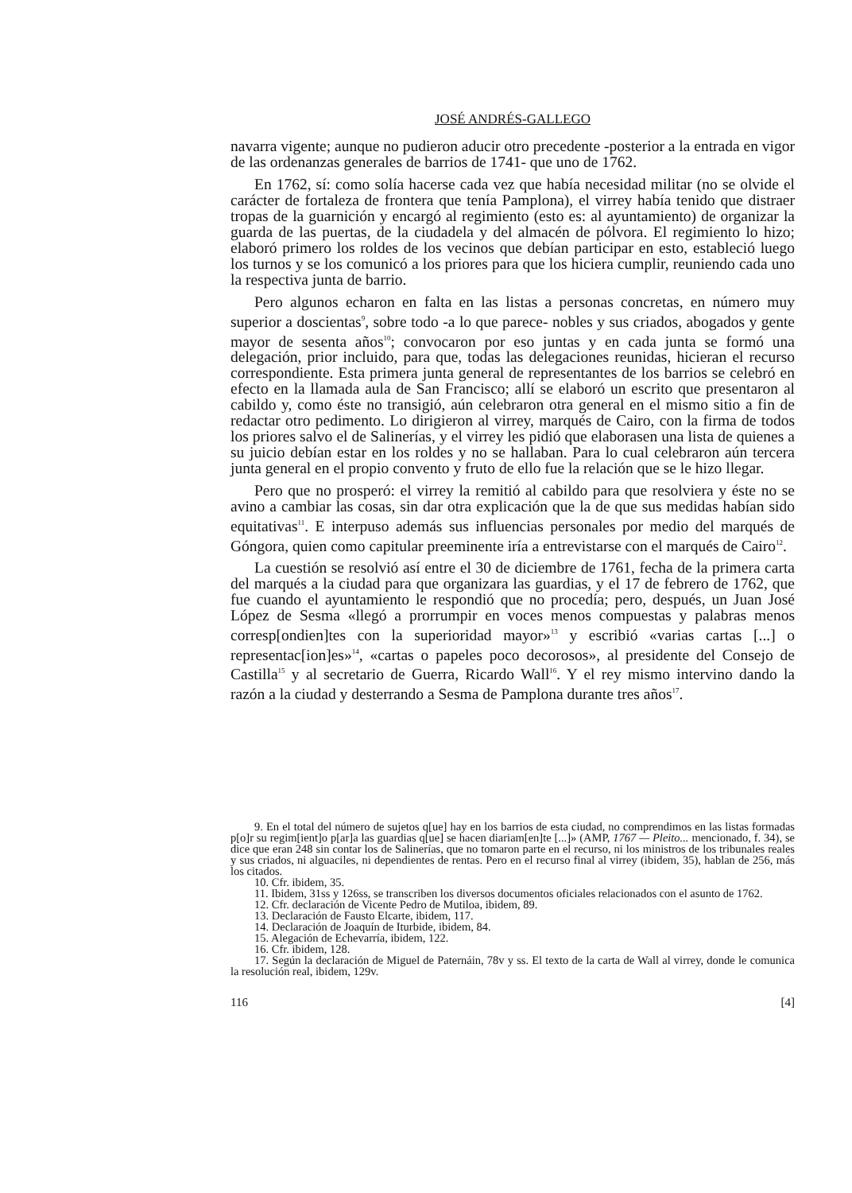JOSÉ ANDRÉS-GALLEGO
navarra vigente; aunque no pudieron aducir otro precedente -posterior a la entrada en vigor de las ordenanzas generales de barrios de 1741- que uno de 1762.
En 1762, sí: como solía hacerse cada vez que había necesidad militar (no se olvide el carácter de fortaleza de frontera que tenía Pamplona), el virrey había tenido que distraer tropas de la guarnición y encargó al regimiento (esto es: al ayuntamiento) de organizar la guarda de las puertas, de la ciudadela y del almacén de pólvora. El regimiento lo hizo; elaboró primero los roldes de los vecinos que debían participar en esto, estableció luego los turnos y se los comunicó a los priores para que los hiciera cumplir, reuniendo cada uno la respectiva junta de barrio.
Pero algunos echaron en falta en las listas a personas concretas, en número muy superior a doscientas<sup>9</sup>, sobre todo -a lo que parece- nobles y sus criados, abogados y gente mayor de sesenta años<sup>10</sup>; convocaron por eso juntas y en cada junta se formó una delegación, prior incluido, para que, todas las delegaciones reunidas, hicieran el recurso correspondiente. Esta primera junta general de representantes de los barrios se celebró en efecto en la llamada aula de San Francisco; allí se elaboró un escrito que presentaron al cabildo y, como éste no transigió, aún celebraron otra general en el mismo sitio a fin de redactar otro pedimento. Lo dirigieron al virrey, marqués de Cairo, con la firma de todos los priores salvo el de Salinerías, y el virrey les pidió que elaborasen una lista de quienes a su juicio debían estar en los roldes y no se hallaban. Para lo cual celebraron aún tercera junta general en el propio convento y fruto de ello fue la relación que se le hizo llegar.
Pero que no prosperó: el virrey la remitió al cabildo para que resolviera y éste no se avino a cambiar las cosas, sin dar otra explicación que la de que sus medidas habían sido equitativas<sup>11</sup>. E interpuso además sus influencias personales por medio del marqués de Góngora, quien como capitular preeminente iría a entrevistarse con el marqués de Cairo<sup>12</sup>.
La cuestión se resolvió así entre el 30 de diciembre de 1761, fecha de la primera carta del marqués a la ciudad para que organizara las guardias, y el 17 de febrero de 1762, que fue cuando el ayuntamiento le respondió que no procedía; pero, después, un Juan José López de Sesma «llegó a prorrumpir en voces menos compuestas y palabras menos corresp[ondien]tes con la superioridad mayor»<sup>13</sup> y escribió «varias cartas [...] o representac[ion]es»<sup>14</sup>, «cartas o papeles poco decorosos», al presidente del Consejo de Castilla<sup>15</sup> y al secretario de Guerra, Ricardo Wall<sup>16</sup>. Y el rey mismo intervino dando la razón a la ciudad y desterrando a Sesma de Pamplona durante tres años<sup>17</sup>.
9. En el total del número de sujetos q[ue] hay en los barrios de esta ciudad, no comprendimos en las listas formadas p[o]r su regim[ient]o p[ar]a las guardias q[ue] se hacen diariam[en]te [...]» (AMP, 1767 — Pleito... mencionado, f. 34), se dice que eran 248 sin contar los de Salinerías, que no tomaron parte en el recurso, ni los ministros de los tribunales reales y sus criados, ni alguaciles, ni dependientes de rentas. Pero en el recurso final al virrey (ibidem, 35), hablan de 256, más los citados.
10. Cfr. ibidem, 35.
11. Ibidem, 31ss y 126ss, se transcriben los diversos documentos oficiales relacionados con el asunto de 1762.
12. Cfr. declaración de Vicente Pedro de Mutiloa, ibidem, 89.
13. Declaración de Fausto Elcarte, ibidem, 117.
14. Declaración de Joaquín de Iturbide, ibidem, 84.
15. Alegación de Echevarría, ibidem, 122.
16. Cfr. ibidem, 128.
17. Según la declaración de Miguel de Paternáin, 78v y ss. El texto de la carta de Wall al virrey, donde le comunica la resolución real, ibidem, 129v.
116 [4]